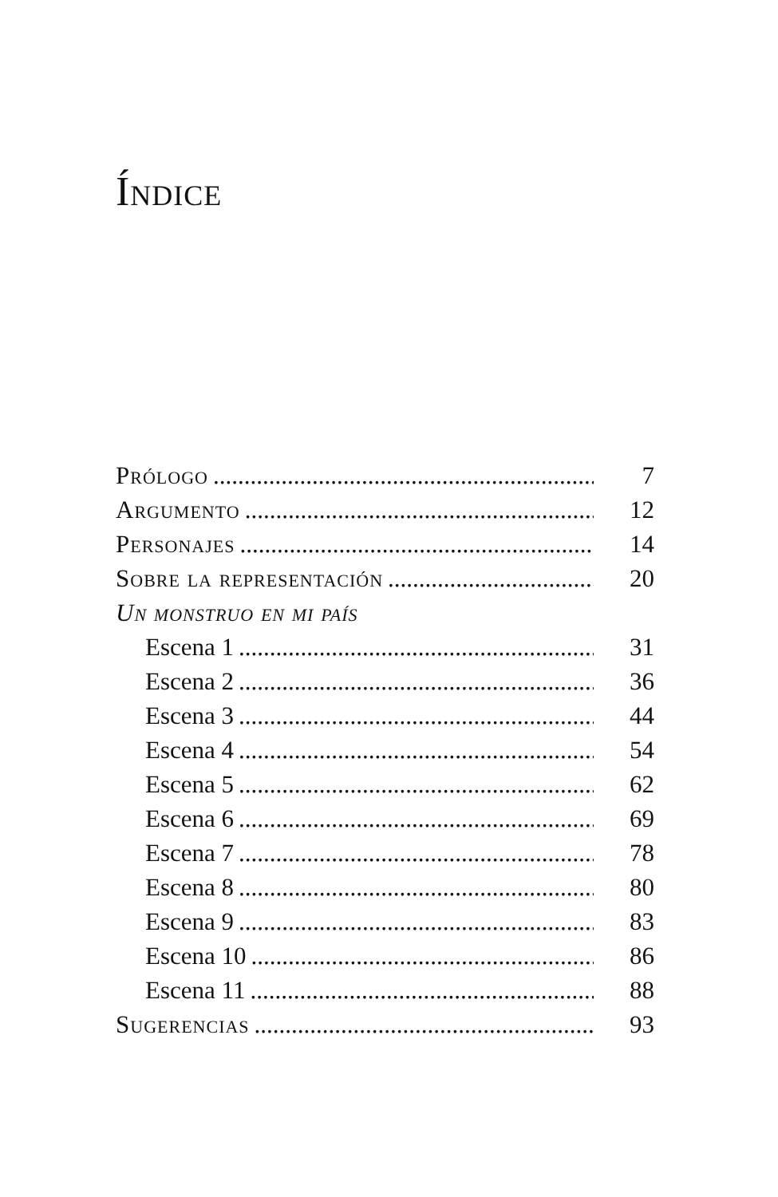Índice
Prólogo 7
Argumento 12
Personajes 14
Sobre la representación 20
Un monstruo en mi país
Escena 1 31
Escena 2 36
Escena 3 44
Escena 4 54
Escena 5 62
Escena 6 69
Escena 7 78
Escena 8 80
Escena 9 83
Escena 10 86
Escena 11 88
Sugerencias 93